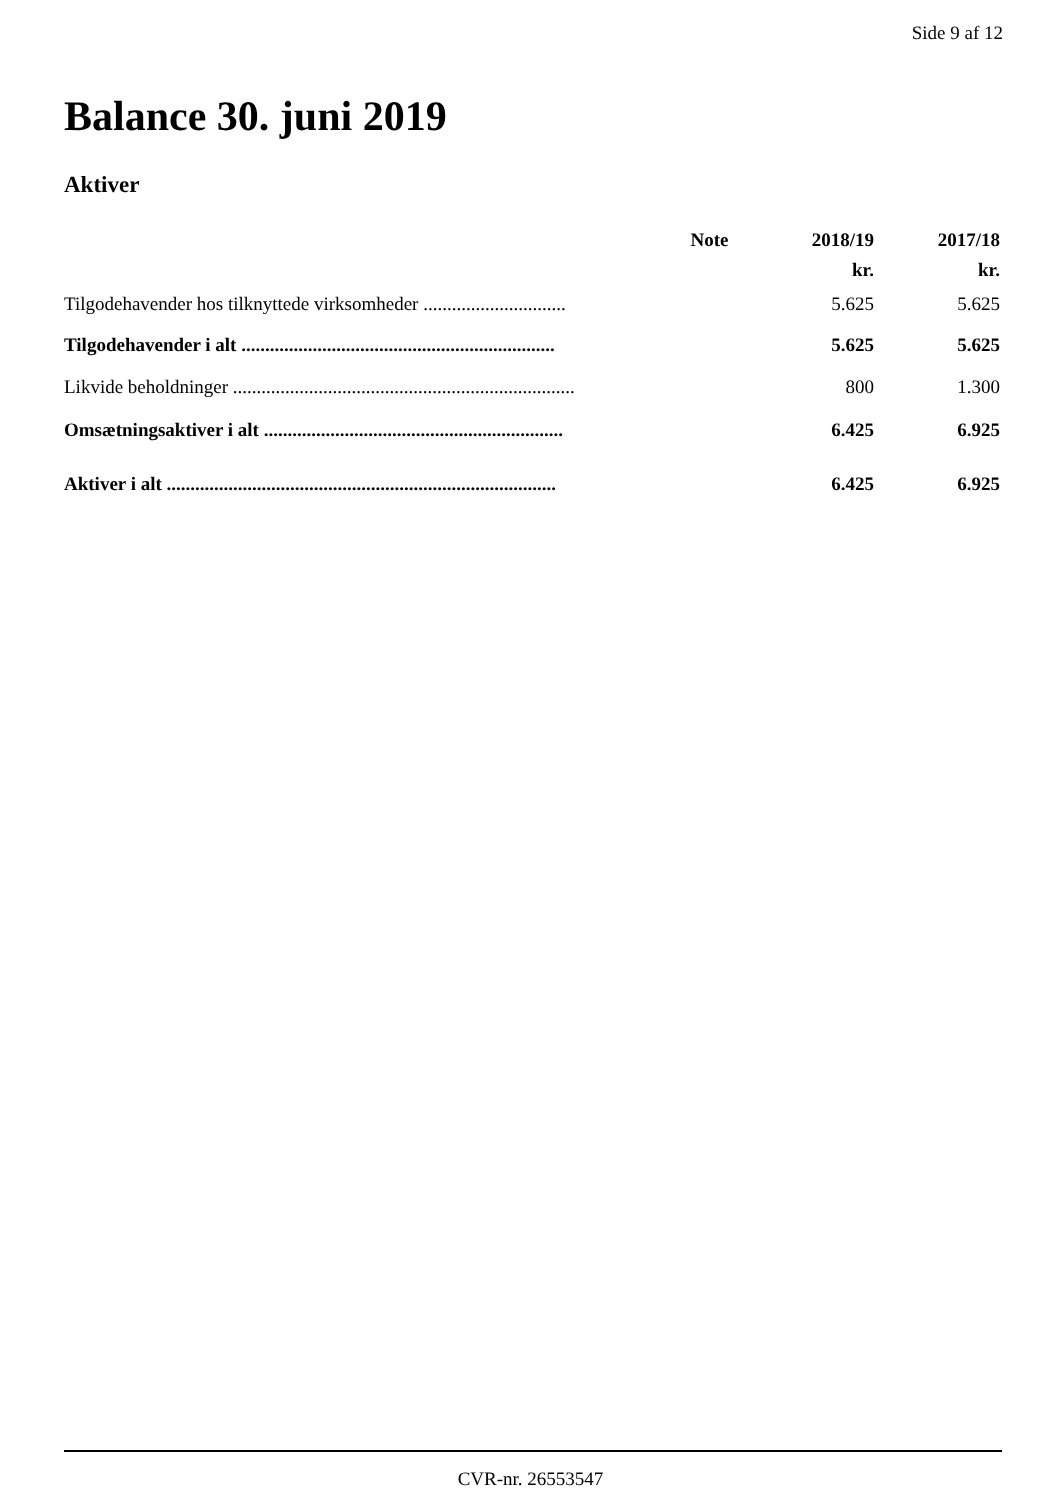Side 9 af 12
Balance 30. juni 2019
Aktiver
| | Note | 2018/19 | 2017/18 |
| --- | --- | --- | --- |
| | | kr. | kr. |
| Tilgodehavender hos tilknyttede virksomheder .............................. | | 5.625 | 5.625 |
| Tilgodehavender i alt .................................................................. | | 5.625 | 5.625 |
| Likvide beholdninger ........................................................................ | | 800 | 1.300 |
| Omsætningsaktiver i alt ............................................................... | | 6.425 | 6.925 |
| Aktiver i alt .................................................................................. | | 6.425 | 6.925 |
CVR-nr. 26553547